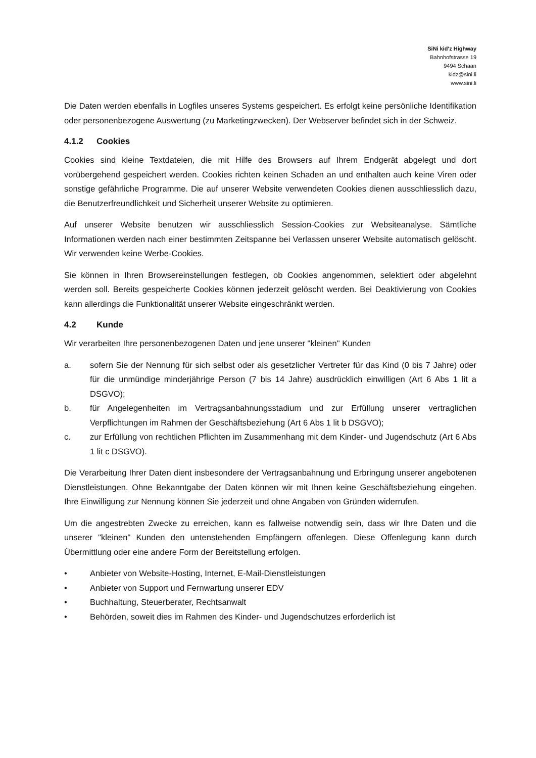SiNi kid'z Highway
Bahnhofstrasse 19
9494 Schaan
kidz@sini.li
www.sini.li
Die Daten werden ebenfalls in Logfiles unseres Systems gespeichert. Es erfolgt keine persönliche Identifikation oder personenbezogene Auswertung (zu Marketingzwecken). Der Webserver befindet sich in der Schweiz.
4.1.2 Cookies
Cookies sind kleine Textdateien, die mit Hilfe des Browsers auf Ihrem Endgerät abgelegt und dort vorübergehend gespeichert werden. Cookies richten keinen Schaden an und enthalten auch keine Viren oder sonstige gefährliche Programme. Die auf unserer Website verwendeten Cookies dienen ausschliesslich dazu, die Benutzerfreundlichkeit und Sicherheit unserer Website zu optimieren.
Auf unserer Website benutzen wir ausschliesslich Session-Cookies zur Websiteanalyse. Sämtliche Informationen werden nach einer bestimmten Zeitspanne bei Verlassen unserer Website automatisch gelöscht. Wir verwenden keine Werbe-Cookies.
Sie können in Ihren Browsereinstellungen festlegen, ob Cookies angenommen, selektiert oder abgelehnt werden soll. Bereits gespeicherte Cookies können jederzeit gelöscht werden. Bei Deaktivierung von Cookies kann allerdings die Funktionalität unserer Website eingeschränkt werden.
4.2 Kunde
Wir verarbeiten Ihre personenbezogenen Daten und jene unserer "kleinen" Kunden
a. sofern Sie der Nennung für sich selbst oder als gesetzlicher Vertreter für das Kind (0 bis 7 Jahre) oder für die unmündige minderjährige Person (7 bis 14 Jahre) ausdrücklich einwilligen (Art 6 Abs 1 lit a DSGVO);
b. für Angelegenheiten im Vertragsanbahnungsstadium und zur Erfüllung unserer vertraglichen Verpflichtungen im Rahmen der Geschäftsbeziehung (Art 6 Abs 1 lit b DSGVO);
c. zur Erfüllung von rechtlichen Pflichten im Zusammenhang mit dem Kinder- und Jugendschutz (Art 6 Abs 1 lit c DSGVO).
Die Verarbeitung Ihrer Daten dient insbesondere der Vertragsanbahnung und Erbringung unserer angebotenen Dienstleistungen. Ohne Bekanntgabe der Daten können wir mit Ihnen keine Geschäftsbeziehung eingehen. Ihre Einwilligung zur Nennung können Sie jederzeit und ohne Angaben von Gründen widerrufen.
Um die angestrebten Zwecke zu erreichen, kann es fallweise notwendig sein, dass wir Ihre Daten und die unserer "kleinen" Kunden den untenstehenden Empfängern offenlegen. Diese Offenlegung kann durch Übermittlung oder eine andere Form der Bereitstellung erfolgen.
• Anbieter von Website-Hosting, Internet, E-Mail-Dienstleistungen
• Anbieter von Support und Fernwartung unserer EDV
• Buchhaltung, Steuerberater, Rechtsanwalt
• Behörden, soweit dies im Rahmen des Kinder- und Jugendschutzes erforderlich ist